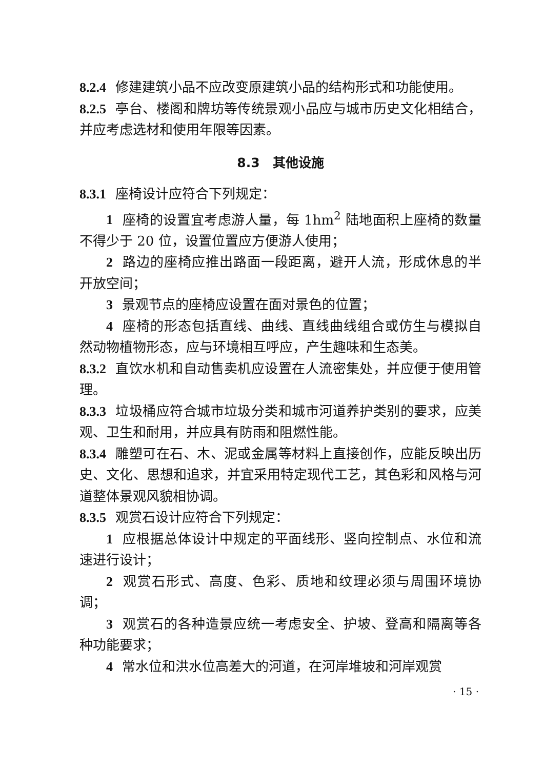8.2.4 修建建筑小品不应改变原建筑小品的结构形式和功能使用。
8.2.5 亭台、楼阁和牌坊等传统景观小品应与城市历史文化相结合，并应考虑选材和使用年限等因素。
8.3　其他设施
8.3.1 座椅设计应符合下列规定：
1 座椅的设置宜考虑游人量，每 1hm<sup>2</sup> 陆地面积上座椅的数量不得少于 20 位，设置位置应方便游人使用；
2 路边的座椅应推出路面一段距离，避开人流，形成休息的半开放空间；
3 景观节点的座椅应设置在面对景色的位置；
4 座椅的形态包括直线、曲线、直线曲线组合或仿生与模拟自然动物植物形态，应与环境相互呼应，产生趣味和生态美。
8.3.2 直饮水机和自动售卖机应设置在人流密集处，并应便于使用管理。
8.3.3 垃圾桶应符合城市垃圾分类和城市河道养护类别的要求，应美观、卫生和耐用，并应具有防雨和阻燃性能。
8.3.4 雕塑可在石、木、泥或金属等材料上直接创作，应能反映出历史、文化、思想和追求，并宜采用特定现代工艺，其色彩和风格与河道整体景观风貌相协调。
8.3.5 观赏石设计应符合下列规定：
1 应根据总体设计中规定的平面线形、竖向控制点、水位和流速进行设计；
2 观赏石形式、高度、色彩、质地和纹理必须与周围环境协调；
3 观赏石的各种造景应统一考虑安全、护坡、登高和隔离等各种功能要求；
4 常水位和洪水位高差大的河道，在河岸堆坡和河岸观赏
· 15 ·